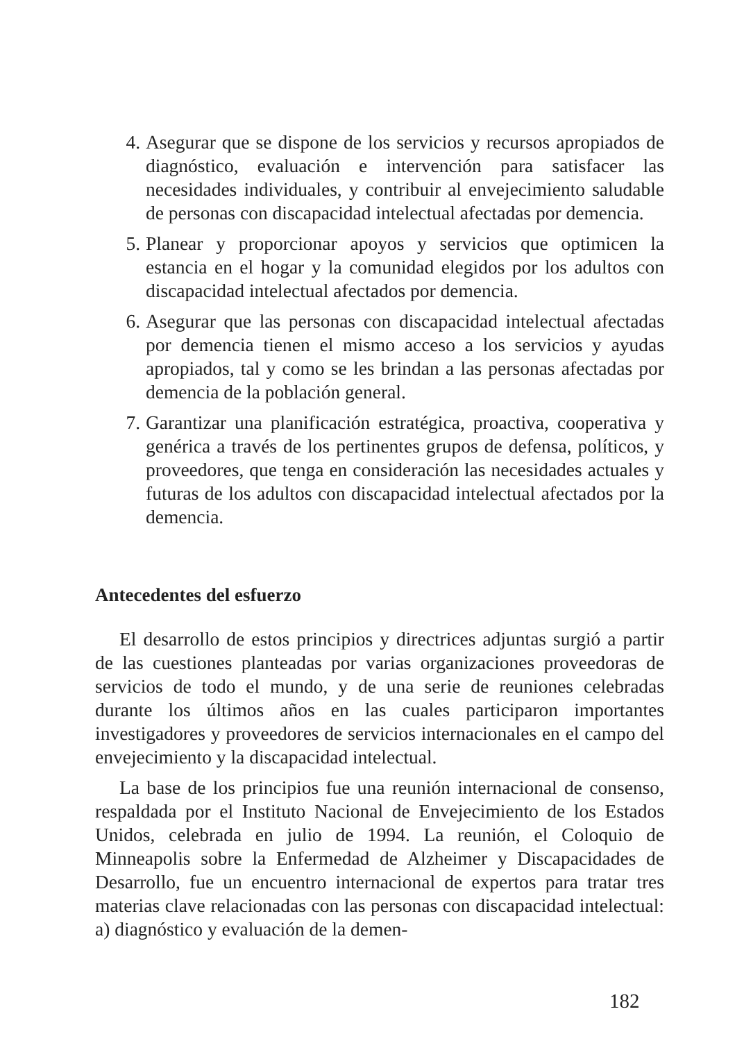4. Asegurar que se dispone de los servicios y recursos apropiados de diagnóstico, evaluación e intervención para satisfacer las necesidades individuales, y contribuir al envejecimiento saludable de personas con discapacidad intelectual afectadas por demencia.
5. Planear y proporcionar apoyos y servicios que optimicen la estancia en el hogar y la comunidad elegidos por los adultos con discapacidad intelectual afectados por demencia.
6. Asegurar que las personas con discapacidad intelectual afectadas por demencia tienen el mismo acceso a los servicios y ayudas apropiados, tal y como se les brindan a las personas afectadas por demencia de la población general.
7. Garantizar una planificación estratégica, proactiva, cooperativa y genérica a través de los pertinentes grupos de defensa, políticos, y proveedores, que tenga en consideración las necesidades actuales y futuras de los adultos con discapacidad intelectual afectados por la demencia.
Antecedentes del esfuerzo
El desarrollo de estos principios y directrices adjuntas surgió a partir de las cuestiones planteadas por varias organizaciones proveedoras de servicios de todo el mundo, y de una serie de reuniones celebradas durante los últimos años en las cuales participaron importantes investigadores y proveedores de servicios internacionales en el campo del envejecimiento y la discapacidad intelectual.
La base de los principios fue una reunión internacional de consenso, respaldada por el Instituto Nacional de Envejecimiento de los Estados Unidos, celebrada en julio de 1994. La reunión, el Coloquio de Minneapolis sobre la Enfermedad de Alzheimer y Discapacidades de Desarrollo, fue un encuentro internacional de expertos para tratar tres materias clave relacionadas con las personas con discapacidad intelectual: a) diagnóstico y evaluación de la demen-
182